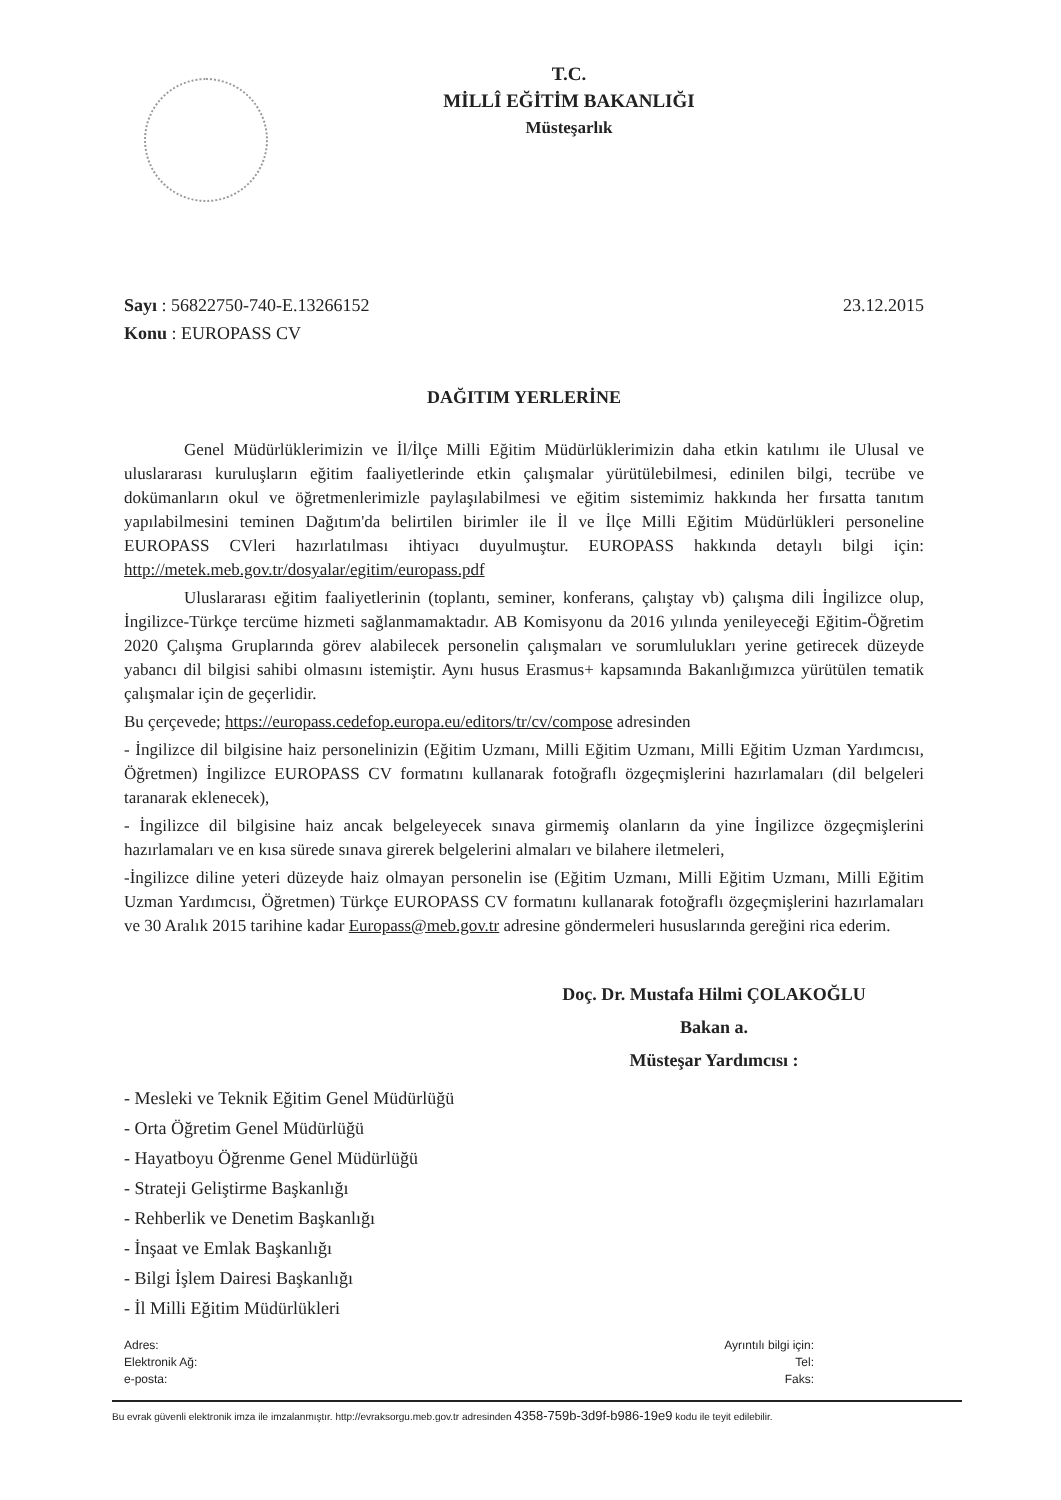T.C.
MİLLÎ EĞİTİM BAKANLIĞI
Müsteşarlık
Sayı : 56822750-740-E.13266152
Konu : EUROPASS CV
23.12.2015
DAĞITIM YERLERİNE
Genel Müdürlüklerimizin ve İl/İlçe Milli Eğitim Müdürlüklerimizin daha etkin katılımı ile Ulusal ve uluslararası kuruluşların eğitim faaliyetlerinde etkin çalışmalar yürütülebilmesi, edinilen bilgi, tecrübe ve dokümanların okul ve öğretmenlerimizle paylaşılabilmesi ve eğitim sistemimiz hakkında her fırsatta tanıtım yapılabilmesini teminen Dağıtım'da belirtilen birimler ile İl ve İlçe Milli Eğitim Müdürlükleri personeline EUROPASS CVleri hazırlatılması ihtiyacı duyulmuştur. EUROPASS hakkında detaylı bilgi için: http://metek.meb.gov.tr/dosyalar/egitim/europass.pdf
Uluslararası eğitim faaliyetlerinin (toplantı, seminer, konferans, çalıştay vb) çalışma dili İngilizce olup, İngilizce-Türkçe tercüme hizmeti sağlanmamaktadır. AB Komisyonu da 2016 yılında yenileyeceği Eğitim-Öğretim 2020 Çalışma Gruplarında görev alabilecek personelin çalışmaları ve sorumlulukları yerine getirecek düzeyde yabancı dil bilgisi sahibi olmasını istemiştir. Aynı husus Erasmus+ kapsamında Bakanlığımızca yürütülen tematik çalışmalar için de geçerlidir.
Bu çerçevede; https://europass.cedefop.europa.eu/editors/tr/cv/compose adresinden
- İngilizce dil bilgisine haiz personelinizin (Eğitim Uzmanı, Milli Eğitim Uzmanı, Milli Eğitim Uzman Yardımcısı, Öğretmen) İngilizce EUROPASS CV formatını kullanarak fotoğraflı özgeçmişlerini hazırlamaları (dil belgeleri taranarak eklenecek),
- İngilizce dil bilgisine haiz ancak belgeleyecek sınava girmemiş olanların da yine İngilizce özgeçmişlerini hazırlamaları ve en kısa sürede sınava girerek belgelerini almaları ve bilahere iletmeleri,
-İngilizce diline yeteri düzeyde haiz olmayan personelin ise (Eğitim Uzmanı, Milli Eğitim Uzmanı, Milli Eğitim Uzman Yardımcısı, Öğretmen) Türkçe EUROPASS CV formatını kullanarak fotoğraflı özgeçmişlerini hazırlamaları ve 30 Aralık 2015 tarihine kadar Europass@meb.gov.tr adresine göndermeleri hususlarında gereğini rica ederim.
Doç. Dr. Mustafa Hilmi ÇOLAKOĞLU
Bakan a.
Müsteşar Yardımcısı :
- Mesleki ve Teknik Eğitim Genel Müdürlüğü
- Orta Öğretim Genel Müdürlüğü
- Hayatboyu Öğrenme Genel Müdürlüğü
- Strateji Geliştirme Başkanlığı
- Rehberlik ve Denetim Başkanlığı
- İnşaat ve Emlak Başkanlığı
- Bilgi İşlem Dairesi Başkanlığı
- İl Milli Eğitim Müdürlükleri
Adres:
Elektronik Ağ:
e-posta:
Ayrıntılı bilgi için:
Tel:
Faks:
Bu evrak güvenli elektronik imza ile imzalanmıştır. http://evraksorgu.meb.gov.tr adresinden 4358-759b-3d9f-b986-19e9 kodu ile teyit edilebilir.